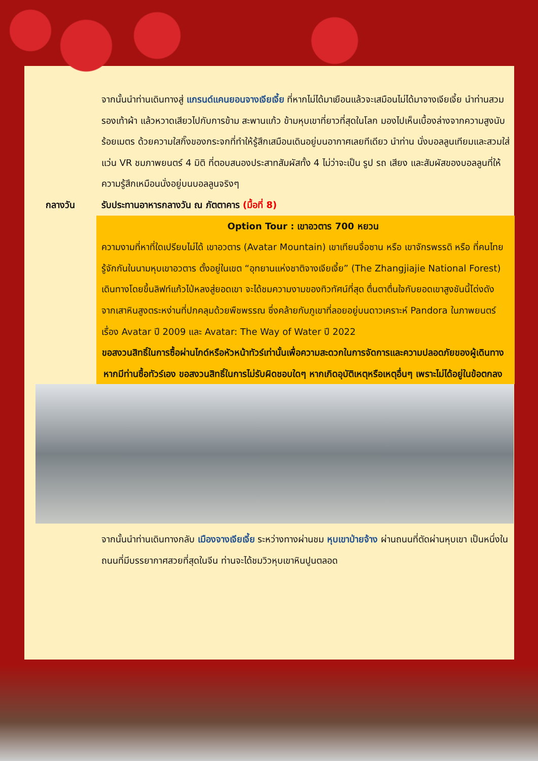จากนั้นนำท่านเดินทางสู่ แกรนด์แคนยอนจางเจียเจี้ย ที่หากไม่ได้มาเยือนแล้วจะเสมือนไม่ได้มาจางเจียเจี้ย นำท่านสวมรองเท้าผ้า แล้วหวาดเสียวไปกับการข้าม สะพานแก้ว ข้ามหุบเขาที่ยาวที่สุดในโลก มองไปเห็นเบื้องล่างจากความสูงนับร้อยเมตร ด้วยความใสกิ๊งของกระจกที่ทำให้รู้สึกเสมือนเดินอยู่บนอากาศเลยทีเดียว นำท่าน นั่งบอลลูนเทียมและสวมใส่แว่น VR ชมภาพยนตร์ 4 มิติ ที่ตอบสนองประสาทสัมผัสทั้ง 4 ไม่ว่าจะเป็น รูป รถ เสียง และสัมผัสของบอลลูนที่ให้ความรู้สึกเหมือนนั่งอยู่บนบอลลูนจริงๆ
กลางวัน รับประทานอาหารกลางวัน ณ ภัตตาคาร (มื้อที่ 8)
Option Tour : เขาอวตาร 700 หยวน
ความงามที่หาที่ใดเปรียบไม่ได้ เขาอวตาร (Avatar Mountain) เขาเทียนจื่อซาน หรือ เขาจักรพรรดิ หรือ ที่คนไทยรู้จักกันในนามหุบเขาอวตาร ตั้งอยู่ในเขต “อุทยานแห่งชาติจางเจียเจี้ย” (The Zhangjiajie National Forest) เดินทางโดยขึ้นลิฟท์แก้วไป่หลงสู่ยอดเขา จะได้ชมความงามของทิวทัศน์ที่สุด ตื่นตาตื่นใจกับยอดเขาสูงชันนี้โด่งดังจากเสาหินสูงตระหง่านที่ปกคลุมด้วยพืชพรรณ ซึ่งคล้ายกับภูเขาที่ลอยอยู่บนดาวเคราะห์ Pandora ในภาพยนตร์เรื่อง Avatar ปี 2009 และ Avatar: The Way of Water ปี 2022
ขอสงวนสิทธิ์ในการซื้อผ่านไกด์หรือหัวหน้าทัวร์เท่านั้นเพื่อความสะดวกในการจัดการและความปลอดภัยของผู้เดินทาง
หากมีท่านซื้อทัวร์เอง ขอสงวนสิทธิ์ในการไม่รับผิดชอบใดๆ หากเกิดอุบัติเหตุหรือเหตุอื่นๆ เพราะไม่ได้อยู่ในข้อตกลง
จากนั้นนำท่านเดินทางกลับ เมืองจางเจียเจี้ย ระหว่างทางผ่านชม หุบเขาป่ายจ้าง ผ่านถนนที่ตัดผ่านหุบเขา เป็นหนึ่งในถนนที่มีบรรยากาศสวยที่สุดในจีน ท่านจะได้ชมวิวหุบเขาหินปูนตลอด